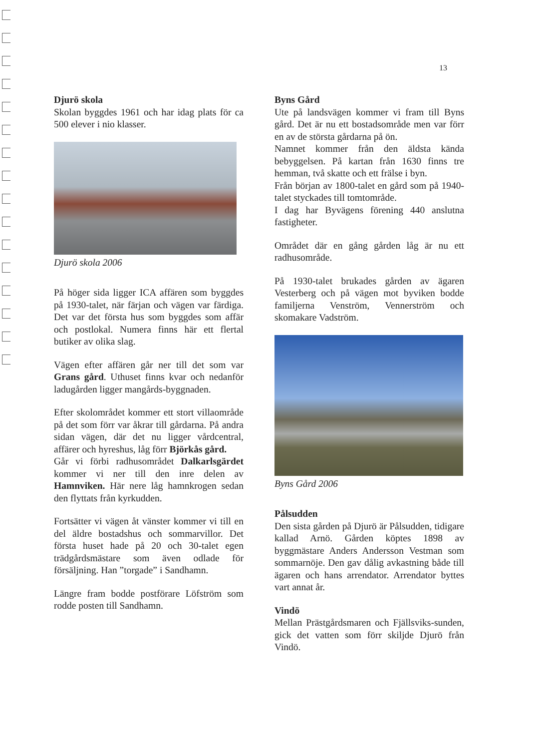13
Djurö skola
Skolan byggdes 1961 och har idag plats för ca 500 elever i nio klasser.
Djurö skola 2006
På höger sida ligger ICA affären som byggdes på 1930-talet, när färjan och vägen var färdiga. Det var det första hus som byggdes som affär och postlokal. Numera finns här ett flertal butiker av olika slag.
Vägen efter affären går ner till det som var Grans gård. Uthuset finns kvar och nedanför ladugården ligger mangårds-byggnaden.
Efter skolområdet kommer ett stort villaområde på det som förr var åkrar till gårdarna. På andra sidan vägen, där det nu ligger vårdcentral, affärer och hyreshus, låg förr Björkås gård.
Går vi förbi radhusområdet Dalkarlsgärdet kommer vi ner till den inre delen av Hamnviken. Här nere låg hamnkrogen sedan den flyttats från kyrkudden.
Fortsätter vi vägen åt vänster kommer vi till en del äldre bostadshus och sommarvillor. Det första huset hade på 20 och 30-talet egen trädgårdsmästare som även odlade för försäljning. Han ”torgade” i Sandhamn.
Längre fram bodde postförare Löfström som rodde posten till Sandhamn.
Byns Gård
Ute på landsvägen kommer vi fram till Byns gård. Det är nu ett bostadsområde men var förr en av de största gårdarna på ön.
Namnet kommer från den äldsta kända bebyggelsen. På kartan från 1630 finns tre hemman, två skatte och ett frälse i byn.
Från början av 1800-talet en gård som på 1940-talet styckades till tomtområde.
I dag har Byvägens förening 440 anslutna fastigheter.
Området där en gång gården låg är nu ett radhusområde.
På 1930-talet brukades gården av ägaren Vesterberg och på vägen mot byviken bodde familjerna Venström, Vennerström och skomakare Vadström.
Byns Gård 2006
Pålsudden
Den sista gården på Djurö är Pålsudden, tidigare kallad Arnö. Gården köptes 1898 av byggmästare Anders Andersson Vestman som sommarnöje. Den gav dålig avkastning både till ägaren och hans arrendator. Arrendator byttes vart annat år.
Vindö
Mellan Prästgårdsmaren och Fjällsviks-sunden, gick det vatten som förr skiljde Djurö från Vindö.